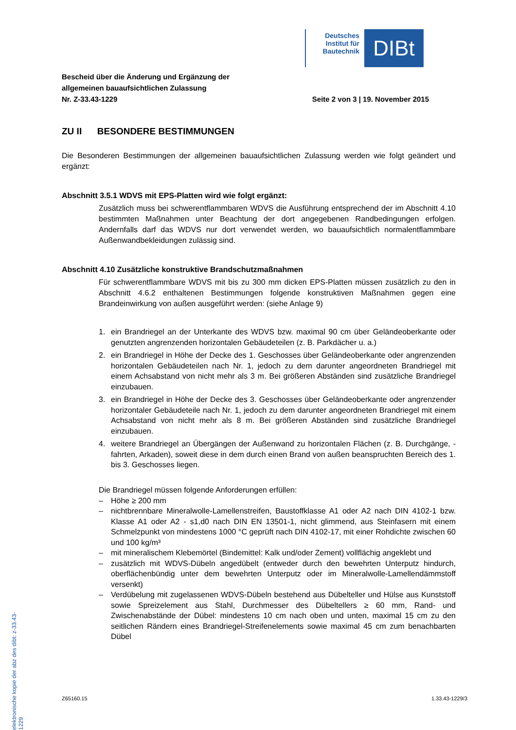Deutsches Institut für Bautechnik
DIBt
Bescheid über die Änderung und Ergänzung der
allgemeinen bauaufsichtlichen Zulassung
Nr. Z-33.43-1229
Seite 2 von 3 | 19. November 2015
ZU II BESONDERE BESTIMMUNGEN
Die Besonderen Bestimmungen der allgemeinen bauaufsichtlichen Zulassung werden wie folgt geändert und ergänzt:
Abschnitt 3.5.1 WDVS mit EPS-Platten wird wie folgt ergänzt:
Zusätzlich muss bei schwerentflammbaren WDVS die Ausführung entsprechend der im Abschnitt 4.10 bestimmten Maßnahmen unter Beachtung der dort angegebenen Randbedingungen erfolgen. Andernfalls darf das WDVS nur dort verwendet werden, wo bauaufsichtlich normalentflammbare Außenwandbekleidungen zulässig sind.
Abschnitt 4.10 Zusätzliche konstruktive Brandschutzmaßnahmen
Für schwerentflammbare WDVS mit bis zu 300 mm dicken EPS-Platten müssen zusätzlich zu den in Abschnitt 4.6.2 enthaltenen Bestimmungen folgende konstruktiven Maßnahmen gegen eine Brandeinwirkung von außen ausgeführt werden: (siehe Anlage 9)
1. ein Brandriegel an der Unterkante des WDVS bzw. maximal 90 cm über Geländeoberkante oder genutzten angrenzenden horizontalen Gebäudeteilen (z. B. Parkdächer u. a.)
2. ein Brandriegel in Höhe der Decke des 1. Geschosses über Geländeoberkante oder angrenzenden horizontalen Gebäudeteilen nach Nr. 1, jedoch zu dem darunter angeordneten Brandriegel mit einem Achsabstand von nicht mehr als 3 m. Bei größeren Abständen sind zusätzliche Brandriegel einzubauen.
3. ein Brandriegel in Höhe der Decke des 3. Geschosses über Geländeoberkante oder angrenzender horizontaler Gebäudeteile nach Nr. 1, jedoch zu dem darunter angeordneten Brandriegel mit einem Achsabstand von nicht mehr als 8 m. Bei größeren Abständen sind zusätzliche Brandriegel einzubauen.
4. weitere Brandriegel an Übergängen der Außenwand zu horizontalen Flächen (z. B. Durchgänge, -fahrten, Arkaden), soweit diese in dem durch einen Brand von außen beanspruchten Bereich des 1. bis 3. Geschosses liegen.
Die Brandriegel müssen folgende Anforderungen erfüllen:
– Höhe ≥ 200 mm
– nichtbrennbare Mineralwolle-Lamellenstreifen, Baustoffklasse A1 oder A2 nach DIN 4102-1 bzw. Klasse A1 oder A2 - s1,d0 nach DIN EN 13501-1, nicht glimmend, aus Steinfasern mit einem Schmelzpunkt von mindestens 1000 °C geprüft nach DIN 4102-17, mit einer Rohdichte zwischen 60 und 100 kg/m³
– mit mineralischem Klebemörtel (Bindemittel: Kalk und/oder Zement) vollflächig angeklebt und
– zusätzlich mit WDVS-Dübeln angedübelt (entweder durch den bewehrten Unterputz hindurch, oberflächenbündig unter dem bewehrten Unterputz oder im Mineralwolle-Lamellendämmstoff versenkt)
– Verdübelung mit zugelassenen WDVS-Dübeln bestehend aus Dübelteller und Hülse aus Kunststoff sowie Spreizelement aus Stahl, Durchmesser des Dübeltellers ≥ 60 mm, Rand- und Zwischenabstände der Dübel: mindestens 10 cm nach oben und unten, maximal 15 cm zu den seitlichen Rändern eines Brandriegel-Streifenelements sowie maximal 45 cm zum benachbarten Dübel
Z65160.15 1.33.43-1229/3
elektronische kopie der abz des dibt: z-33.43-1229